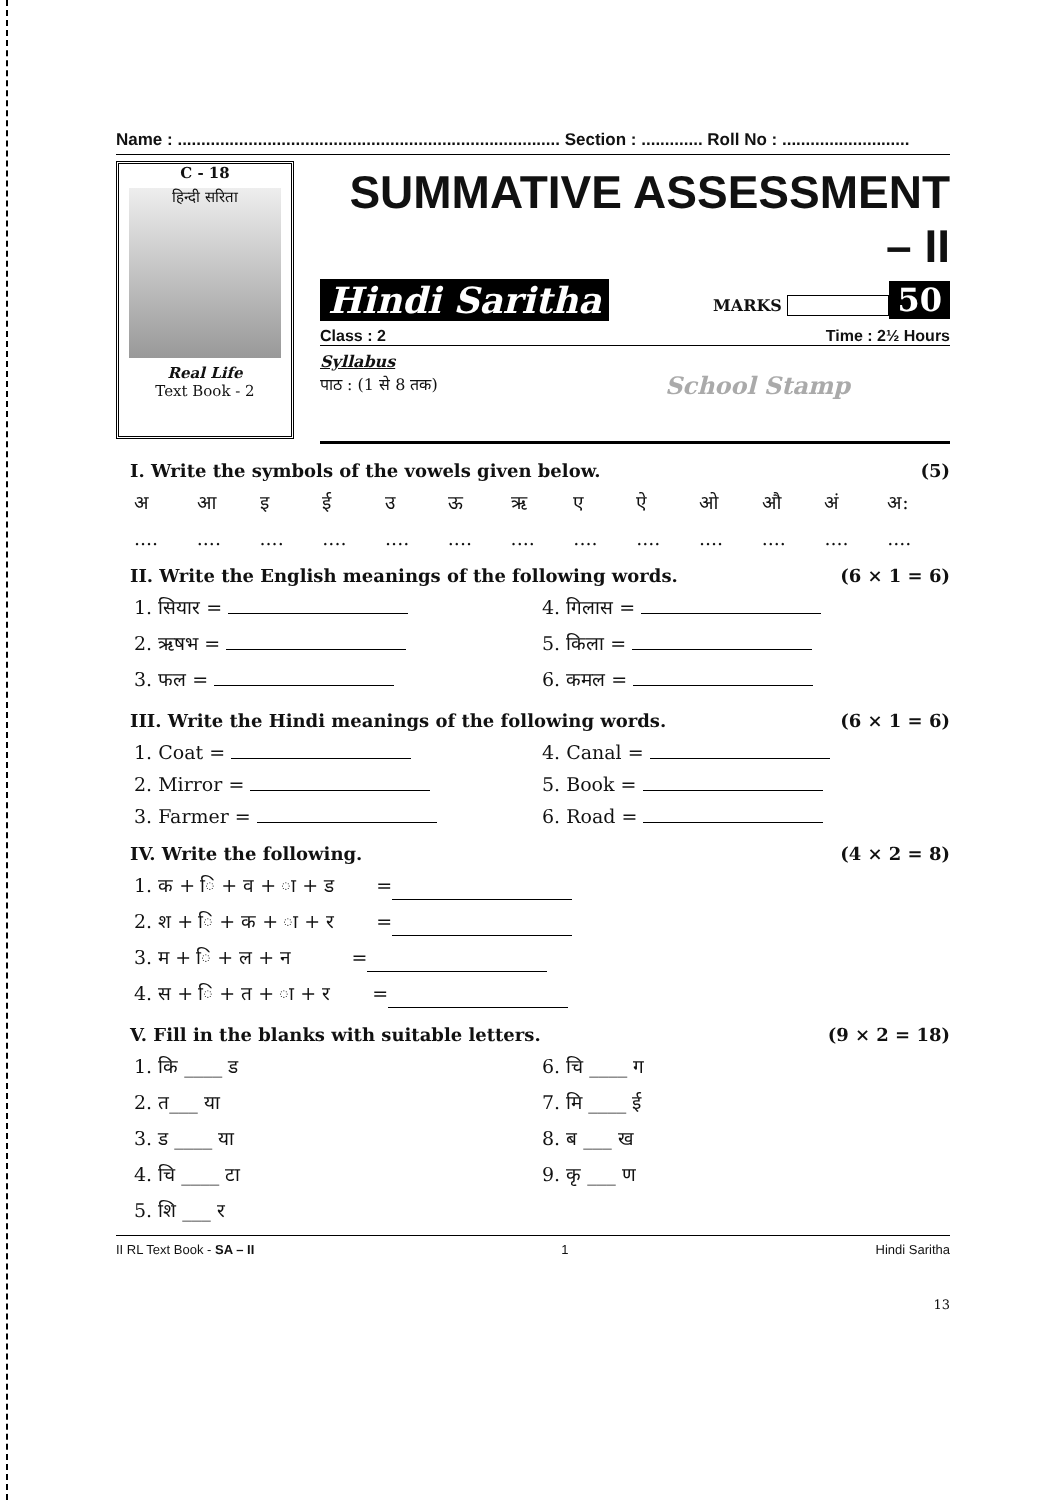Name : ................................................................................. Section : ............. Roll No : ...........................
C - 18
हिन्दी सरिता
Real Life
Text Book - 2
SUMMATIVE ASSESSMENT – II
Hindi Saritha MARKS 50
Class : 2 Time : 2½ Hours
Syllabus
पाठ : (1 से 8 तक) School Stamp
I. Write the symbols of the vowels given below. (5)
अआइईउऊऋएऐओऔ अं अ:
....................................................
II. Write the English meanings of the following words. (6 × 1 = 6)
1. सियार = 4. गिलास =
2. ऋषभ = 5. किला =
3. फल = 6. कमल =
III. Write the Hindi meanings of the following words. (6 × 1 = 6)
1. Coat = 4. Canal =
2. Mirror = 5. Book =
3. Farmer = 6. Road =
IV. Write the following. (4 × 2 = 8)
1. क + ि + व + ा + ड =
2. श + ि + क + ा + र =
3. म + ि + ल + न =
4. स + ि + त + ा + र =
V. Fill in the blanks with suitable letters. (9 × 2 = 18)
1. कि ____ ड 6. चि ____ ग
2. त___ या 7. मि ____ ई
3. ड ____ या 8. ब ___ ख
4. चि ____ टा 9. कृ ___ ण
5. शि ___ र
II RL Text Book - SA – II 1 Hindi Saritha
13